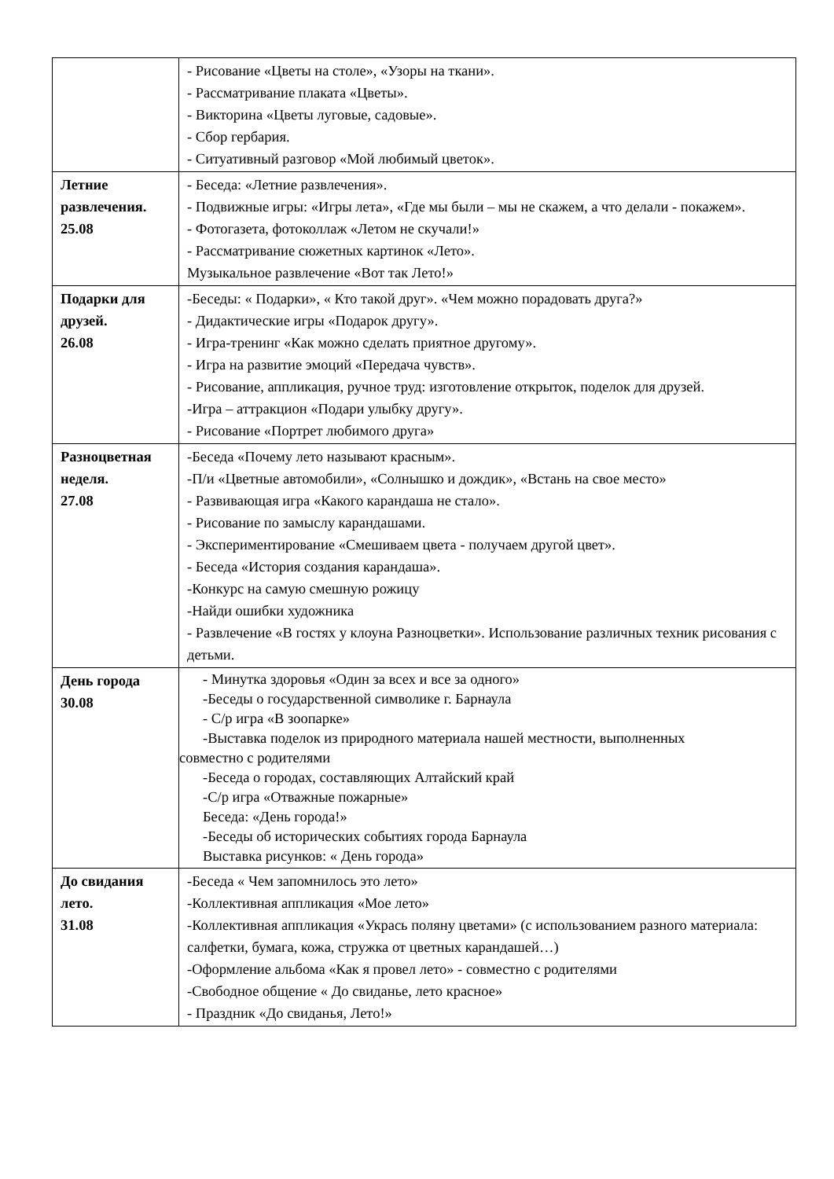| | - Рисование «Цветы на столе», «Узоры на ткани». - Рассматривание плаката «Цветы». - Викторина «Цветы луговые, садовые». - Сбор гербария. - Ситуативный разговор «Мой любимый цветок». |
| Летние развлечения. 25.08 | - Беседа: «Летние развлечения». - Подвижные игры: «Игры лета», «Где мы были – мы не скажем, а что делали - покажем». - Фотогазета, фотоколлаж «Летом не скучали!» - Рассматривание сюжетных картинок «Лето». Музыкальное развлечение «Вот так Лето!» |
| Подарки для друзей. 26.08 | -Беседы: « Подарки», « Кто такой друг». «Чем можно порадовать друга?» - Дидактические игры «Подарок другу». - Игра-тренинг «Как можно сделать приятное другому». - Игра на развитие эмоций «Передача чувств». - Рисование, аппликация, ручное труд: изготовление открыток, поделок для друзей. -Игра – аттракцион «Подари улыбку другу». - Рисование «Портрет любимого друга» |
| Разноцветная неделя. 27.08 | -Беседа «Почему лето называют красным». -П/и «Цветные автомобили», «Солнышко и дождик», «Встань на свое место» - Развивающая игра «Какого карандаша не стало». - Рисование по замыслу карандашами. - Экспериментирование «Смешиваем цвета - получаем другой цвет». - Беседа «История создания карандаша». -Конкурс на самую смешную рожицу -Найди ошибки художника - Развлечение «В гостях у клоуна Разноцветки». Использование различных техник рисования с детьми. |
| День города 30.08 | - Минутка здоровья «Один за всех и все за одного» -Беседы о государственной символике г. Барнаула - С/р игра «В зоопарке» -Выставка поделок из природного материала нашей местности, выполненных совместно с родителями -Беседа о городах, составляющих Алтайский край -С/р игра «Отважные пожарные» Беседа: «День города!» -Беседы об исторических событиях города Барнаула Выставка рисунков: « День города» |
| До свидания лето. 31.08 | -Беседа « Чем запомнилось это лето» -Коллективная аппликация «Мое лето» -Коллективная аппликация «Укрась поляну цветами» (с использованием разного материала: салфетки, бумага, кожа, стружка от цветных карандашей…) -Оформление альбома «Как я провел лето» - совместно с родителями -Свободное общение « До свиданье, лето красное» - Праздник «До свиданья, Лето!» |